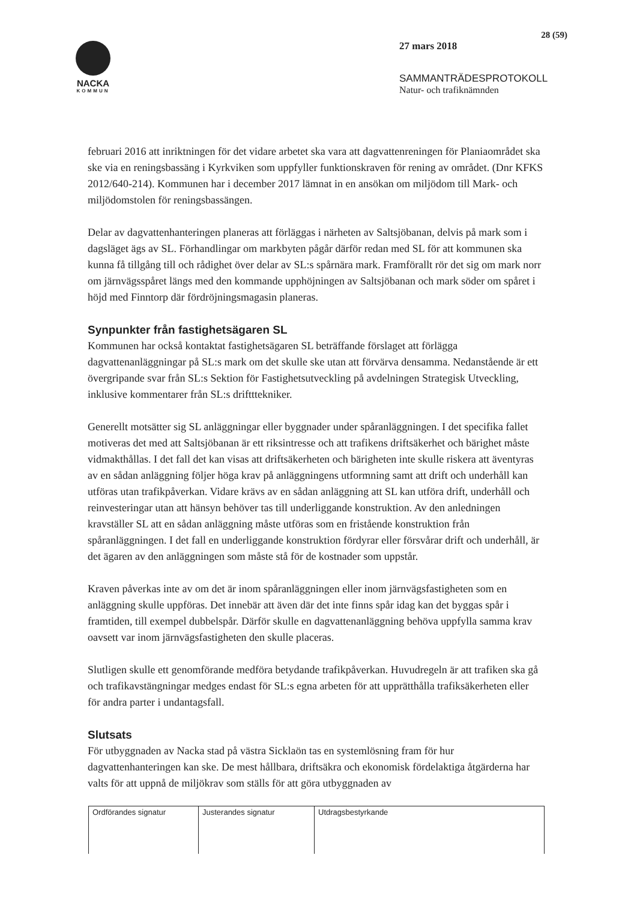NACKA
KOMMUN
28 (59)
27 mars 2018
SAMMANTRÄDESPROTOKOLL
Natur- och trafiknämnden
februari 2016 att inriktningen för det vidare arbetet ska vara att dagvattenreningen för Planiaområdet ska ske via en reningsbassäng i Kyrkviken som uppfyller funktionskraven för rening av området. (Dnr KFKS 2012/640-214). Kommunen har i december 2017 lämnat in en ansökan om miljödom till Mark- och miljödomstolen för reningsbassängen.
Delar av dagvattenhanteringen planeras att förläggas i närheten av Saltsjöbanan, delvis på mark som i dagsläget ägs av SL. Förhandlingar om markbyten pågår därför redan med SL för att kommunen ska kunna få tillgång till och rådighet över delar av SL:s spårnära mark. Framförallt rör det sig om mark norr om järnvägsspåret längs med den kommande upphöjningen av Saltsjöbanan och mark söder om spåret i höjd med Finntorp där fördröjningsmagasin planeras.
Synpunkter från fastighetsägaren SL
Kommunen har också kontaktat fastighetsägaren SL beträffande förslaget att förlägga dagvattenanläggningar på SL:s mark om det skulle ske utan att förvärva densamma. Nedanstående är ett övergripande svar från SL:s Sektion för Fastighetsutveckling på avdelningen Strategisk Utveckling, inklusive kommentarer från SL:s driftttekniker.
Generellt motsätter sig SL anläggningar eller byggnader under spåranläggningen. I det specifika fallet motiveras det med att Saltsjöbanan är ett riksintresse och att trafikens driftsäkerhet och bärighet måste vidmakthållas. I det fall det kan visas att driftsäkerheten och bärigheten inte skulle riskera att äventyras av en sådan anläggning följer höga krav på anläggningens utformning samt att drift och underhåll kan utföras utan trafikpåverkan. Vidare krävs av en sådan anläggning att SL kan utföra drift, underhåll och reinvesteringar utan att hänsyn behöver tas till underliggande konstruktion. Av den anledningen kravställer SL att en sådan anläggning måste utföras som en fristående konstruktion från spåranläggningen. I det fall en underliggande konstruktion fördyrar eller försvårar drift och underhåll, är det ägaren av den anläggningen som måste stå för de kostnader som uppstår.
Kraven påverkas inte av om det är inom spåranläggningen eller inom järnvägsfastigheten som en anläggning skulle uppföras. Det innebär att även där det inte finns spår idag kan det byggas spår i framtiden, till exempel dubbelspår. Därför skulle en dagvattenanläggning behöva uppfylla samma krav oavsett var inom järnvägsfastigheten den skulle placeras.
Slutligen skulle ett genomförande medföra betydande trafikpåverkan. Huvudregeln är att trafiken ska gå och trafikavstängningar medges endast för SL:s egna arbeten för att upprätthålla trafiksäkerheten eller för andra parter i undantagsfall.
Slutsats
För utbyggnaden av Nacka stad på västra Sicklaön tas en systemlösning fram för hur dagvattenhanteringen kan ske. De mest hållbara, driftsäkra och ekonomisk fördelaktiga åtgärderna har valts för att uppnå de miljökrav som ställs för att göra utbyggnaden av
| Ordförandes signatur | Justerandes signatur | Utdragsbestyrkande |